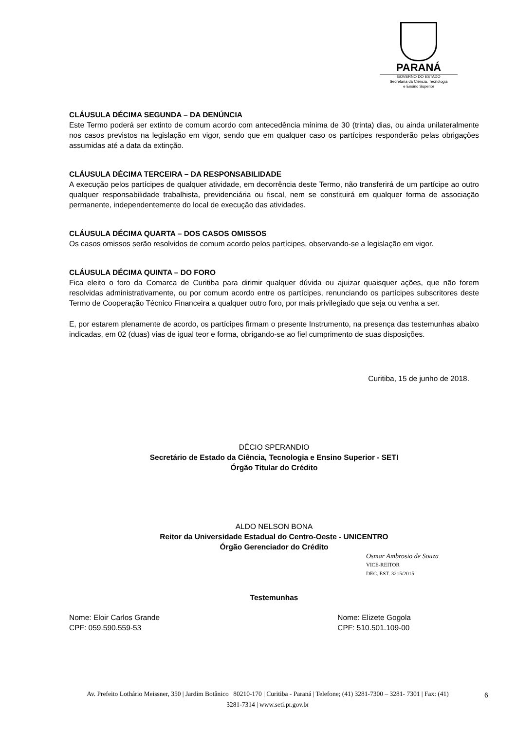PARANÁ
GOVERNO DO ESTADO
Secretaria da Ciência, Tecnologia
e Ensino Superior
CLÁUSULA DÉCIMA SEGUNDA – DA DENÚNCIA
Este Termo poderá ser extinto de comum acordo com antecedência mínima de 30 (trinta) dias, ou ainda unilateralmente nos casos previstos na legislação em vigor, sendo que em qualquer caso os partícipes responderão pelas obrigações assumidas até a data da extinção.
CLÁUSULA DÉCIMA TERCEIRA – DA RESPONSABILIDADE
A execução pelos partícipes de qualquer atividade, em decorrência deste Termo, não transferirá de um partícipe ao outro qualquer responsabilidade trabalhista, previdenciária ou fiscal, nem se constituirá em qualquer forma de associação permanente, independentemente do local de execução das atividades.
CLÁUSULA DÉCIMA QUARTA – DOS CASOS OMISSOS
Os casos omissos serão resolvidos de comum acordo pelos partícipes, observando-se a legislação em vigor.
CLÁUSULA DÉCIMA QUINTA – DO FORO
Fica eleito o foro da Comarca de Curitiba para dirimir qualquer dúvida ou ajuizar quaisquer ações, que não forem resolvidas administrativamente, ou por comum acordo entre os partícipes, renunciando os partícipes subscritores deste Termo de Cooperação Técnico Financeira a qualquer outro foro, por mais privilegiado que seja ou venha a ser.
E, por estarem plenamente de acordo, os partícipes firmam o presente Instrumento, na presença das testemunhas abaixo indicadas, em 02 (duas) vias de igual teor e forma, obrigando-se ao fiel cumprimento de suas disposições.
Curitiba, 15 de junho de 2018.
DÉCIO SPERANDIO
Secretário de Estado da Ciência, Tecnologia e Ensino Superior - SETI
Órgão Titular do Crédito
ALDO NELSON BONA
Reitor da Universidade Estadual do Centro-Oeste - UNICENTRO
Órgão Gerenciador do Crédito
Osmar Ambrosio de Souza
VICE-REITOR
DEC. EST. 3215/2015
Testemunhas
Nome: Eloir Carlos Grande
CPF: 059.590.559-53
Nome: Elizete Gogola
CPF: 510.501.109-00
Av. Prefeito Lothário Meissner, 350 | Jardim Botânico | 80210-170 | Curitiba - Paraná | Telefone; (41) 3281-7300 – 3281- 7301 | Fax: (41) 3281-7314 | www.seti.pr.gov.br
6